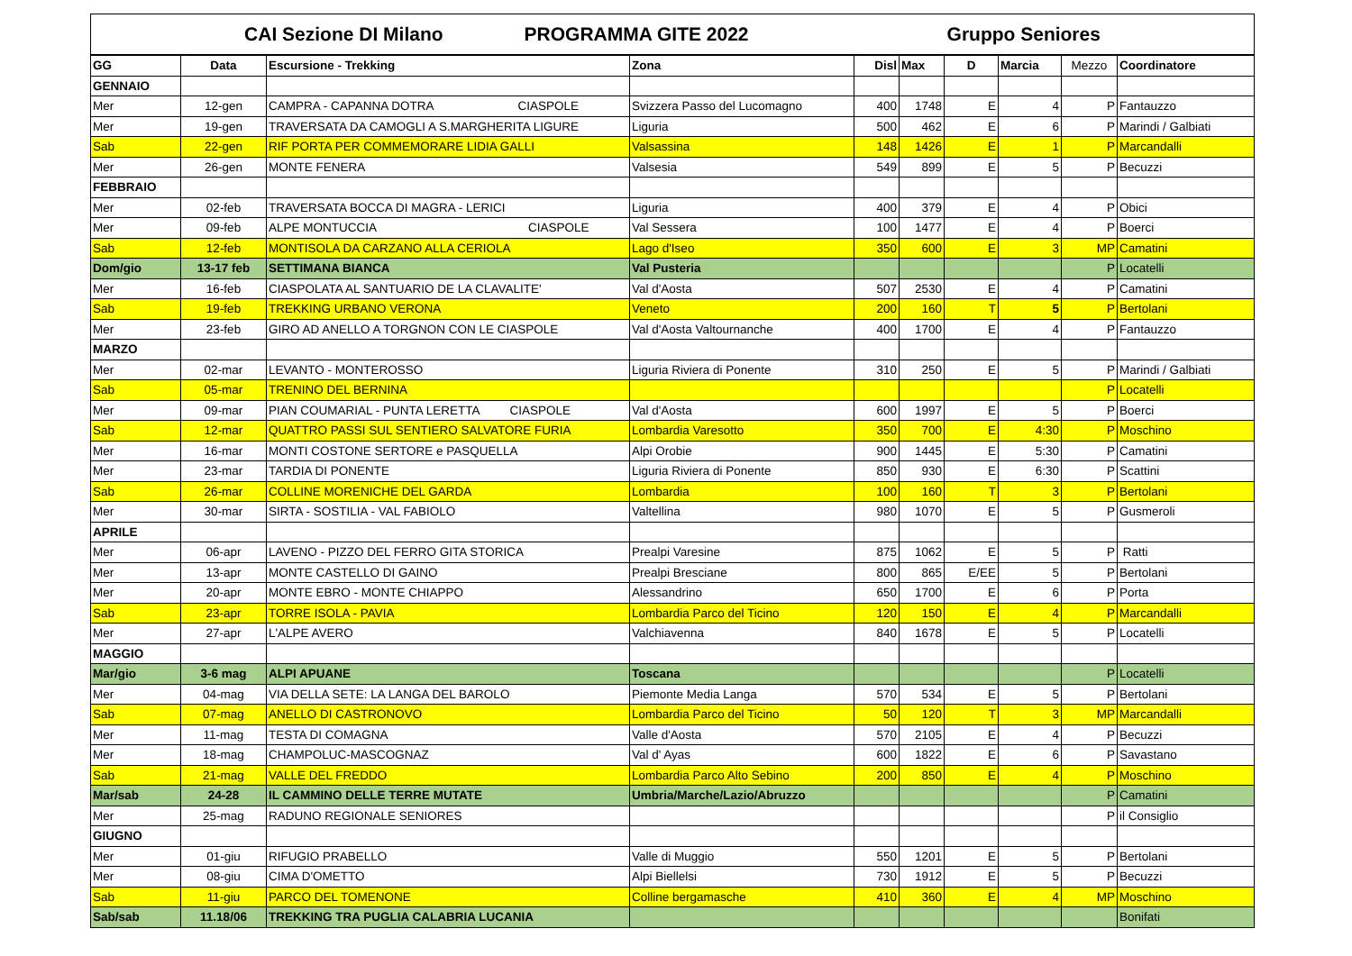| CAI Sezione DI Milano PROGRAMMA GITE 2022 Gruppo Seniores | | | | | | | | | |
| GG | Data | Escursione - Trekking | Zona | Disl | Max | D | Marcia | Mezzo | Coordinatore |
| GENNAIO | | | | | | | | | |
| Mer | 12-gen | CAMPRA - CAPANNA DOTRA CIASPOLE | Svizzera Passo del Lucomagno | 400 | 1748 | E | 4 | P | Fantauzzo |
| Mer | 19-gen | TRAVERSATA DA CAMOGLI A S.MARGHERITA LIGURE | Liguria | 500 | 462 | E | 6 | P | Marindi / Galbiati |
| Sab | 22-gen | RIF PORTA PER COMMEMORARE LIDIA GALLI | Valsassina | 148 | 1426 | E | 1 | P | Marcandalli |
| Mer | 26-gen | MONTE FENERA | Valsesia | 549 | 899 | E | 5 | P | Becuzzi |
| FEBBRAIO | | | | | | | | | |
| Mer | 02-feb | TRAVERSATA BOCCA DI MAGRA - LERICI | Liguria | 400 | 379 | E | 4 | P | Obici |
| Mer | 09-feb | ALPE MONTUCCIA CIASPOLE | Val Sessera | 100 | 1477 | E | 4 | P | Boerci |
| Sab | 12-feb | MONTISOLA DA CARZANO ALLA CERIOLA | Lago d'Iseo | 350 | 600 | E | 3 | MP | Camatini |
| Dom/gio | 13-17 feb | SETTIMANA BIANCA | Val Pusteria | | | | | P | Locatelli |
| Mer | 16-feb | CIASPOLATA AL SANTUARIO DE LA CLAVALITE' | Val d'Aosta | 507 | 2530 | E | 4 | P | Camatini |
| Sab | 19-feb | TREKKING URBANO VERONA | Veneto | 200 | 160 | T | 5 | P | Bertolani |
| Mer | 23-feb | GIRO AD ANELLO A TORGNON CON LE CIASPOLE | Val d'Aosta Valtournanche | 400 | 1700 | E | 4 | P | Fantauzzo |
| MARZO | | | | | | | | | |
| Mer | 02-mar | LEVANTO - MONTEROSSO | Liguria Riviera di Ponente | 310 | 250 | E | 5 | P | Marindi / Galbiati |
| Sab | 05-mar | TRENINO DEL BERNINA | | | | | | P | Locatelli |
| Mer | 09-mar | PIAN COUMARIAL - PUNTA LERETTA CIASPOLE | Val d'Aosta | 600 | 1997 | E | 5 | P | Boerci |
| Sab | 12-mar | QUATTRO PASSI SUL SENTIERO SALVATORE FURIA | Lombardia Varesotto | 350 | 700 | E | 4:30 | P | Moschino |
| Mer | 16-mar | MONTI COSTONE SERTORE e PASQUELLA | Alpi Orobie | 900 | 1445 | E | 5:30 | P | Camatini |
| Mer | 23-mar | TARDIA DI PONENTE | Liguria Riviera di Ponente | 850 | 930 | E | 6:30 | P | Scattini |
| Sab | 26-mar | COLLINE MORENICHE DEL GARDA | Lombardia | 100 | 160 | T | 3 | P | Bertolani |
| Mer | 30-mar | SIRTA - SOSTILIA - VAL FABIOLO | Valtellina | 980 | 1070 | E | 5 | P | Gusmeroli |
| APRILE | | | | | | | | | |
| Mer | 06-apr | LAVENO - PIZZO DEL FERRO GITA STORICA | Prealpi Varesine | 875 | 1062 | E | 5 | P | Ratti |
| Mer | 13-apr | MONTE CASTELLO DI GAINO | Prealpi Bresciane | 800 | 865 | E/EE | 5 | P | Bertolani |
| Mer | 20-apr | MONTE EBRO - MONTE CHIAPPO | Alessandrino | 650 | 1700 | E | 6 | P | Porta |
| Sab | 23-apr | TORRE ISOLA - PAVIA | Lombardia Parco del Ticino | 120 | 150 | E | 4 | P | Marcandalli |
| Mer | 27-apr | L'ALPE AVERO | Valchiavenna | 840 | 1678 | E | 5 | P | Locatelli |
| MAGGIO | | | | | | | | | |
| Mar/gio | 3-6 mag | ALPI APUANE | Toscana | | | | | P | Locatelli |
| Mer | 04-mag | VIA DELLA SETE: LA LANGA DEL BAROLO | Piemonte Media Langa | 570 | 534 | E | 5 | P | Bertolani |
| Sab | 07-mag | ANELLO DI CASTRONOVO | Lombardia Parco del Ticino | 50 | 120 | T | 3 | MP | Marcandalli |
| Mer | 11-mag | TESTA DI COMAGNA | Valle d'Aosta | 570 | 2105 | E | 4 | P | Becuzzi |
| Mer | 18-mag | CHAMPOLUC-MASCOGNAZ | Val d' Ayas | 600 | 1822 | E | 6 | P | Savastano |
| Sab | 21-mag | VALLE DEL FREDDO | Lombardia Parco Alto Sebino | 200 | 850 | E | 4 | P | Moschino |
| Mar/sab | 24-28 | IL CAMMINO DELLE TERRE MUTATE | Umbria/Marche/Lazio/Abruzzo | | | | | P | Camatini |
| Mer | 25-mag | RADUNO REGIONALE SENIORES | | | | | | P | il Consiglio |
| GIUGNO | | | | | | | | | |
| Mer | 01-giu | RIFUGIO PRABELLO | Valle di Muggio | 550 | 1201 | E | 5 | P | Bertolani |
| Mer | 08-giu | CIMA D'OMETTO | Alpi Biellelsi | 730 | 1912 | E | 5 | P | Becuzzi |
| Sab | 11-giu | PARCO DEL TOMENONE | Colline bergamasche | 410 | 360 | E | 4 | MP | Moschino |
| Sab/sab | 11.18/06 | TREKKING TRA PUGLIA CALABRIA LUCANIA | | | | | | | Bonifati |